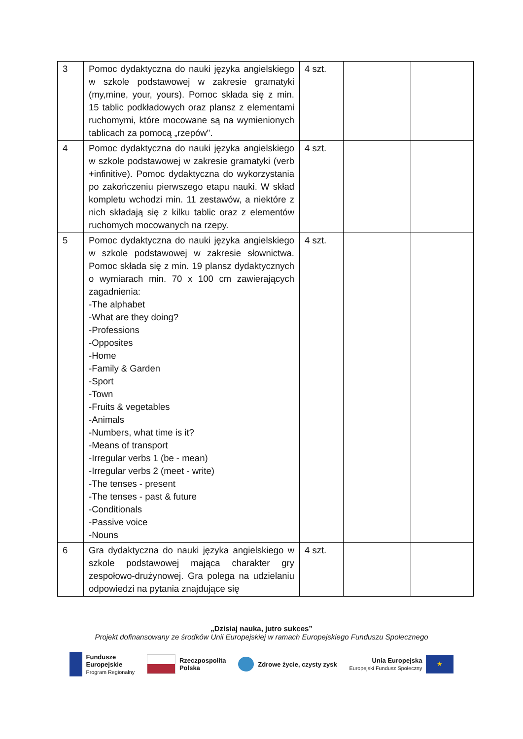| 3 | Pomoc dydaktyczna do nauki języka angielskiego w szkole podstawowej w zakresie gramatyki (my,mine, your, yours). Pomoc składa się z min. 15 tablic podkładowych oraz plansz z elementami ruchomymi, które mocowane są na wymienionych tablicach za pomocą „rzepów". | 4 szt. | | |
| 4 | Pomoc dydaktyczna do nauki języka angielskiego w szkole podstawowej w zakresie gramatyki (verb +infinitive). Pomoc dydaktyczna do wykorzystania po zakończeniu pierwszego etapu nauki. W skład kompletu wchodzi min. 11 zestawów, a niektóre z nich składają się z kilku tablic oraz z elementów ruchomych mocowanych na rzepy. | 4 szt. | | |
| 5 | Pomoc dydaktyczna do nauki języka angielskiego w szkole podstawowej w zakresie słownictwa. Pomoc składa się z min. 19 plansz dydaktycznych o wymiarach min. 70 x 100 cm zawierających zagadnienia: -The alphabet -What are they doing? -Professions -Opposites -Home -Family & Garden -Sport -Town -Fruits & vegetables -Animals -Numbers, what time is it? -Means of transport -Irregular verbs 1 (be - mean) -Irregular verbs 2 (meet - write) -The tenses - present -The tenses - past & future -Conditionals -Passive voice -Nouns | 4 szt. | | |
| 6 | Gra dydaktyczna do nauki języka angielskiego w szkole podstawowej mająca charakter gry zespołowo-drużynowej. Gra polega na udzielaniu odpowiedzi na pytania znajdujące się | 4 szt. | | |
„Dzisiaj nauka, jutro sukces”
Projekt dofinansowany ze środków Unii Europejskiej w ramach Europejskiego Funduszu Społecznego
Fundusze
Europejskie
Program Regionalny
Rzeczpospolita
Polska
Zdrowe życie, czysty zysk
Unia Europejska
Europejski Fundusz Społeczny
★